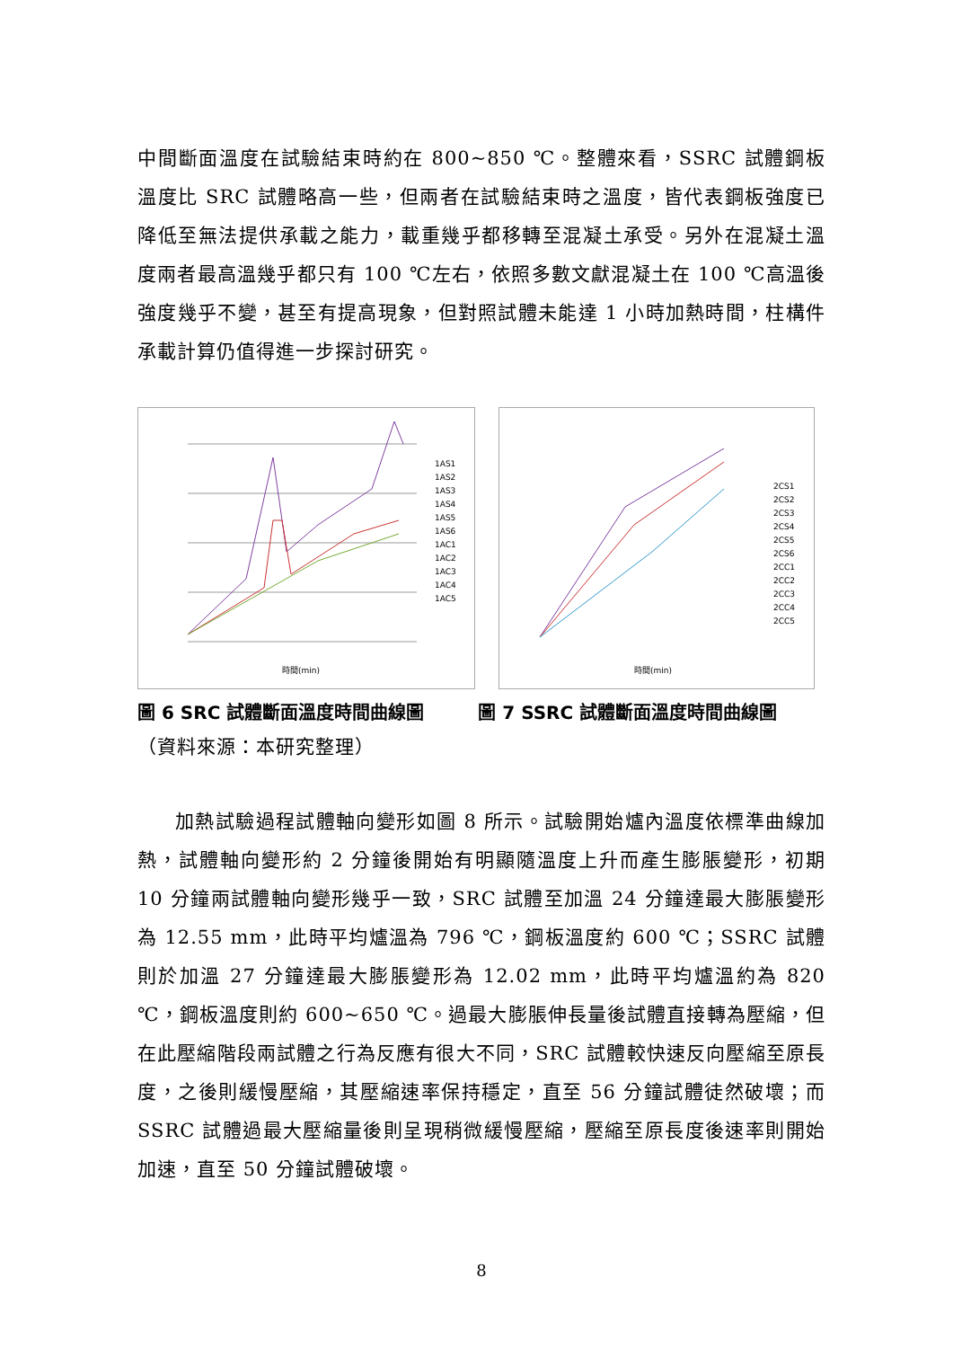中間斷面溫度在試驗結束時約在 800~850 ℃。整體來看，SSRC 試體鋼板溫度比 SRC 試體略高一些，但兩者在試驗結束時之溫度，皆代表鋼板強度已降低至無法提供承載之能力，載重幾乎都移轉至混凝土承受。另外在混凝土溫度兩者最高溫幾乎都只有 100 ℃左右，依照多數文獻混凝土在 100 ℃高溫後強度幾乎不變，甚至有提高現象，但對照試體未能達 1 小時加熱時間，柱構件承載計算仍值得進一步探討研究。
時間(min)
1AS1
1AS2
1AS3
1AS4
1AS5
1AS6
1AC1
1AC2
1AC3
1AC4
1AC5
時間(min)
2CS1
2CS2
2CS3
2CS4
2CS5
2CS6
2CC1
2CC2
2CC3
2CC4
2CC5
圖 6 SRC 試體斷面溫度時間曲線圖 圖 7 SSRC 試體斷面溫度時間曲線圖
（資料來源：本研究整理）
加熱試驗過程試體軸向變形如圖 8 所示。試驗開始爐內溫度依標準曲線加熱，試體軸向變形約 2 分鐘後開始有明顯隨溫度上升而產生膨脹變形，初期 10 分鐘兩試體軸向變形幾乎一致，SRC 試體至加溫 24 分鐘達最大膨脹變形為 12.55 mm，此時平均爐溫為 796 ℃，鋼板溫度約 600 ℃；SSRC 試體則於加溫 27 分鐘達最大膨脹變形為 12.02 mm，此時平均爐溫約為 820 ℃，鋼板溫度則約 600~650 ℃。過最大膨脹伸長量後試體直接轉為壓縮，但在此壓縮階段兩試體之行為反應有很大不同，SRC 試體較快速反向壓縮至原長度，之後則緩慢壓縮，其壓縮速率保持穩定，直至 56 分鐘試體徒然破壞；而 SSRC 試體過最大壓縮量後則呈現稍微緩慢壓縮，壓縮至原長度後速率則開始加速，直至 50 分鐘試體破壞。
8